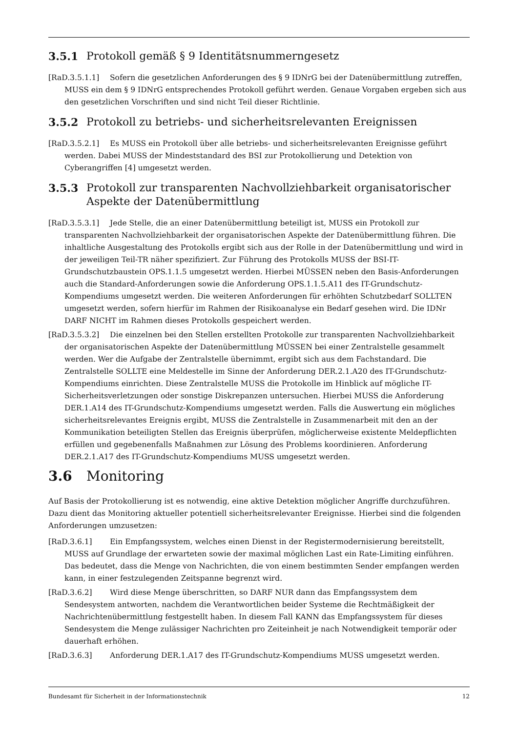3.5.1 Protokoll gemäß § 9 Identitätsnummerngesetz
[RaD.3.5.1.1] Sofern die gesetzlichen Anforderungen des § 9 IDNrG bei der Datenübermittlung zutreffen, MUSS ein dem § 9 IDNrG entsprechendes Protokoll geführt werden. Genaue Vorgaben ergeben sich aus den gesetzlichen Vorschriften und sind nicht Teil dieser Richtlinie.
3.5.2 Protokoll zu betriebs- und sicherheitsrelevanten Ereignissen
[RaD.3.5.2.1] Es MUSS ein Protokoll über alle betriebs- und sicherheitsrelevanten Ereignisse geführt werden. Dabei MUSS der Mindeststandard des BSI zur Protokollierung und Detektion von Cyberangriffen [4] umgesetzt werden.
3.5.3 Protokoll zur transparenten Nachvollziehbarkeit organisatorischer Aspekte der Datenübermittlung
[RaD.3.5.3.1] Jede Stelle, die an einer Datenübermittlung beteiligt ist, MUSS ein Protokoll zur transparenten Nachvollziehbarkeit der organisatorischen Aspekte der Datenübermittlung führen. Die inhaltliche Ausgestaltung des Protokolls ergibt sich aus der Rolle in der Datenübermittlung und wird in der jeweiligen Teil-TR näher spezifiziert. Zur Führung des Protokolls MUSS der BSI-IT-Grundschutzbaustein OPS.1.1.5 umgesetzt werden. Hierbei MÜSSEN neben den Basis-Anforderungen auch die Standard-Anforderungen sowie die Anforderung OPS.1.1.5.A11 des IT-Grundschutz-Kompendiums umgesetzt werden. Die weiteren Anforderungen für erhöhten Schutzbedarf SOLLTEN umgesetzt werden, sofern hierfür im Rahmen der Risikoanalyse ein Bedarf gesehen wird. Die IDNr DARF NICHT im Rahmen dieses Protokolls gespeichert werden.
[RaD.3.5.3.2] Die einzelnen bei den Stellen erstellten Protokolle zur transparenten Nachvollziehbarkeit der organisatorischen Aspekte der Datenübermittlung MÜSSEN bei einer Zentralstelle gesammelt werden. Wer die Aufgabe der Zentralstelle übernimmt, ergibt sich aus dem Fachstandard. Die Zentralstelle SOLLTE eine Meldestelle im Sinne der Anforderung DER.2.1.A20 des IT-Grundschutz-Kompendiums einrichten. Diese Zentralstelle MUSS die Protokolle im Hinblick auf mögliche IT-Sicherheitsverletzungen oder sonstige Diskrepanzen untersuchen. Hierbei MUSS die Anforderung DER.1.A14 des IT-Grundschutz-Kompendiums umgesetzt werden. Falls die Auswertung ein mögliches sicherheitsrelevantes Ereignis ergibt, MUSS die Zentralstelle in Zusammenarbeit mit den an der Kommunikation beteiligten Stellen das Ereignis überprüfen, möglicherweise existente Meldepflichten erfüllen und gegebenenfalls Maßnahmen zur Lösung des Problems koordinieren. Anforderung DER.2.1.A17 des IT-Grundschutz-Kompendiums MUSS umgesetzt werden.
3.6 Monitoring
Auf Basis der Protokollierung ist es notwendig, eine aktive Detektion möglicher Angriffe durchzuführen. Dazu dient das Monitoring aktueller potentiell sicherheitsrelevanter Ereignisse. Hierbei sind die folgenden Anforderungen umzusetzen:
[RaD.3.6.1] Ein Empfangssystem, welches einen Dienst in der Registermodernisierung bereitstellt, MUSS auf Grundlage der erwarteten sowie der maximal möglichen Last ein Rate-Limiting einführen. Das bedeutet, dass die Menge von Nachrichten, die von einem bestimmten Sender empfangen werden kann, in einer festzulegenden Zeitspanne begrenzt wird.
[RaD.3.6.2] Wird diese Menge überschritten, so DARF NUR dann das Empfangssystem dem Sendesystem antworten, nachdem die Verantwortlichen beider Systeme die Rechtmäßigkeit der Nachrichtenübermittlung festgestellt haben. In diesem Fall KANN das Empfangssystem für dieses Sendesystem die Menge zulässiger Nachrichten pro Zeiteinheit je nach Notwendigkeit temporär oder dauerhaft erhöhen.
[RaD.3.6.3] Anforderung DER.1.A17 des IT-Grundschutz-Kompendiums MUSS umgesetzt werden.
Bundesamt für Sicherheit in der Informationstechnik 12